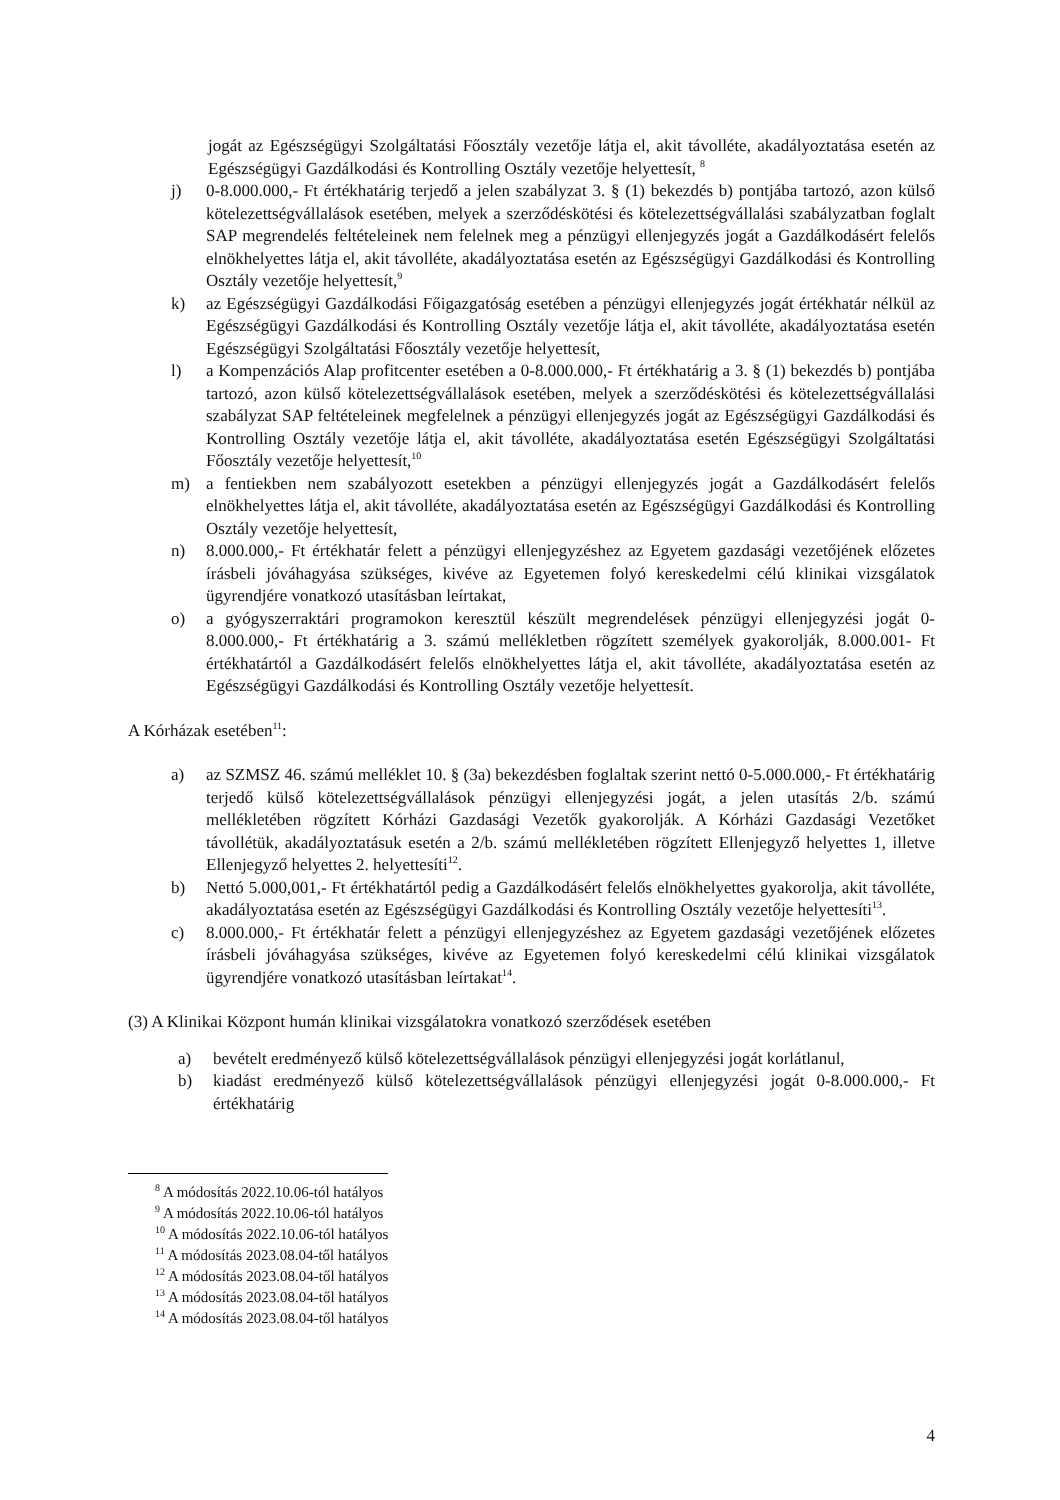jogát az Egészségügyi Szolgáltatási Főosztály vezetője látja el, akit távolléte, akadályoztatása esetén az Egészségügyi Gazdálkodási és Kontrolling Osztály vezetője helyettesít, <sup>8</sup>
j) 0-8.000.000,- Ft értékhatárig terjedő a jelen szabályzat 3. § (1) bekezdés b) pontjába tartozó, azon külső kötelezettségvállalások esetében, melyek a szerződéskötési és kötelezettségvállalási szabályzatban foglalt SAP megrendelés feltételeinek nem felelnek meg a pénzügyi ellenjegyzés jogát a Gazdálkodásért felelős elnökhelyettes látja el, akit távolléte, akadályoztatása esetén az Egészségügyi Gazdálkodási és Kontrolling Osztály vezetője helyettesít,<sup>9</sup>
k) az Egészségügyi Gazdálkodási Főigazgatóság esetében a pénzügyi ellenjegyzés jogát értékhatár nélkül az Egészségügyi Gazdálkodási és Kontrolling Osztály vezetője látja el, akit távolléte, akadályoztatása esetén Egészségügyi Szolgáltatási Főosztály vezetője helyettesít,
l) a Kompenzációs Alap profitcenter esetében a 0-8.000.000,- Ft értékhatárig a 3. § (1) bekezdés b) pontjába tartozó, azon külső kötelezettségvállalások esetében, melyek a szerződéskötési és kötelezettségvállalási szabályzat SAP feltételeinek megfelelnek a pénzügyi ellenjegyzés jogát az Egészségügyi Gazdálkodási és Kontrolling Osztály vezetője látja el, akit távolléte, akadályoztatása esetén Egészségügyi Szolgáltatási Főosztály vezetője helyettesít,<sup>10</sup>
m) a fentiekben nem szabályozott esetekben a pénzügyi ellenjegyzés jogát a Gazdálkodásért felelős elnökhelyettes látja el, akit távolléte, akadályoztatása esetén az Egészségügyi Gazdálkodási és Kontrolling Osztály vezetője helyettesít,
n) 8.000.000,- Ft értékhatár felett a pénzügyi ellenjegyzéshez az Egyetem gazdasági vezetőjének előzetes írásbeli jóváhagyása szükséges, kivéve az Egyetemen folyó kereskedelmi célú klinikai vizsgálatok ügyrendjére vonatkozó utasításban leírtakat,
o) a gyógyszerraktári programokon keresztül készült megrendelések pénzügyi ellenjegyzési jogát 0-8.000.000,- Ft értékhatárig a 3. számú mellékletben rögzített személyek gyakorolják, 8.000.001- Ft értékhatártól a Gazdálkodásért felelős elnökhelyettes látja el, akit távolléte, akadályoztatása esetén az Egészségügyi Gazdálkodási és Kontrolling Osztály vezetője helyettesít.
A Kórházak esetében<sup>11</sup>:
a) az SZMSZ 46. számú melléklet 10. § (3a) bekezdésben foglaltak szerint nettó 0-5.000.000,- Ft értékhatárig terjedő külső kötelezettségvállalások pénzügyi ellenjegyzési jogát, a jelen utasítás 2/b. számú mellékletében rögzített Kórházi Gazdasági Vezetők gyakorolják. A Kórházi Gazdasági Vezetőket távollétük, akadályoztatásuk esetén a 2/b. számú mellékletében rögzített Ellenjegyző helyettes 1, illetve Ellenjegyző helyettes 2. helyettesíti<sup>12</sup>.
b) Nettó 5.000,001,- Ft értékhatártól pedig a Gazdálkodásért felelős elnökhelyettes gyakorolja, akit távolléte, akadályoztatása esetén az Egészségügyi Gazdálkodási és Kontrolling Osztály vezetője helyettesíti<sup>13</sup>.
c) 8.000.000,- Ft értékhatár felett a pénzügyi ellenjegyzéshez az Egyetem gazdasági vezetőjének előzetes írásbeli jóváhagyása szükséges, kivéve az Egyetemen folyó kereskedelmi célú klinikai vizsgálatok ügyrendjére vonatkozó utasításban leírtakat<sup>14</sup>.
(3) A Klinikai Központ humán klinikai vizsgálatokra vonatkozó szerződések esetében
a) bevételt eredményező külső kötelezettségvállalások pénzügyi ellenjegyzési jogát korlátlanul,
b) kiadást eredményező külső kötelezettségvállalások pénzügyi ellenjegyzési jogát 0-8.000.000,- Ft értékhatárig
<sup>8</sup> A módosítás 2022.10.06-tól hatályos
<sup>9</sup> A módosítás 2022.10.06-tól hatályos
<sup>10</sup> A módosítás 2022.10.06-tól hatályos
<sup>11</sup> A módosítás 2023.08.04-től hatályos
<sup>12</sup> A módosítás 2023.08.04-től hatályos
<sup>13</sup> A módosítás 2023.08.04-től hatályos
<sup>14</sup> A módosítás 2023.08.04-től hatályos
4